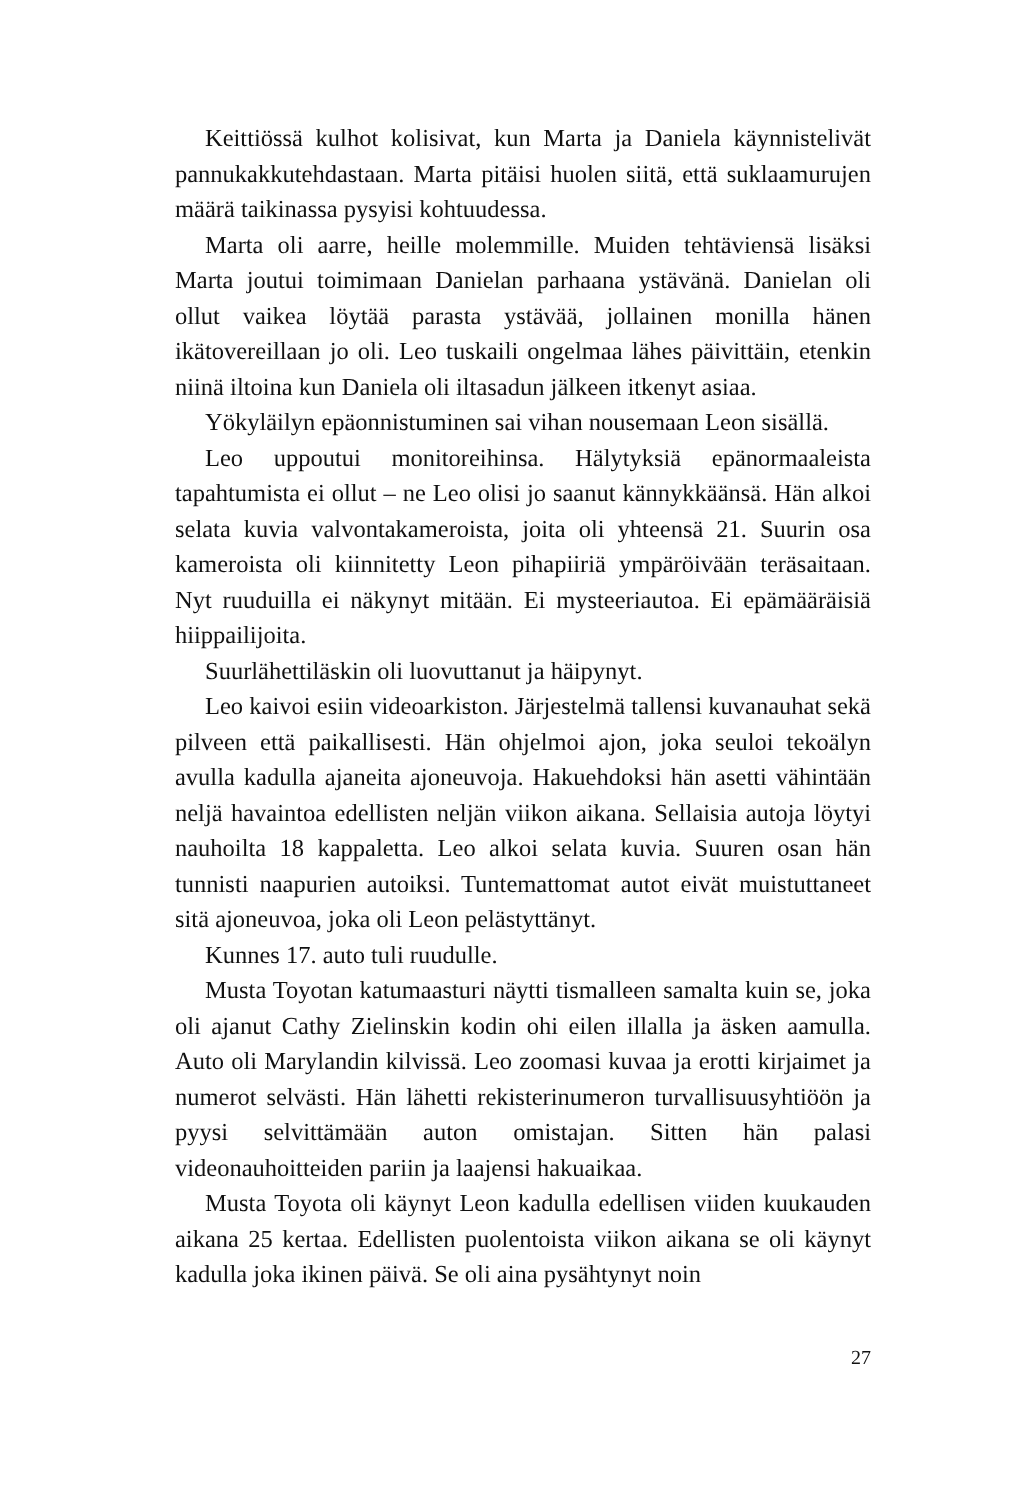Keittiössä kulhot kolisivat, kun Marta ja Daniela käynnistelivät pannukakkutehdastaan. Marta pitäisi huolen siitä, että suklaamurujen määrä taikinassa pysyisi kohtuudessa.
Marta oli aarre, heille molemmille. Muiden tehtäviensä lisäksi Marta joutui toimimaan Danielan parhaana ystävänä. Danielan oli ollut vaikea löytää parasta ystävää, jollainen monilla hänen ikätovereillaan jo oli. Leo tuskaili ongelmaa lähes päivittäin, etenkin niinä iltoina kun Daniela oli iltasadun jälkeen itkenyt asiaa.
Yökyläilyn epäonnistuminen sai vihan nousemaan Leon sisällä.
Leo uppoutui monitoreihinsa. Hälytyksiä epänormaaleista tapahtumista ei ollut – ne Leo olisi jo saanut kännykkäänsä. Hän alkoi selata kuvia valvontakameroista, joita oli yhteensä 21. Suurin osa kameroista oli kiinnitetty Leon pihapiiriä ympäröivään teräsaitaan. Nyt ruuduilla ei näkynyt mitään. Ei mysteeriautoa. Ei epämääräisiä hiippailijoita.
Suurlähettiläskin oli luovuttanut ja häipynyt.
Leo kaivoi esiin videoarkiston. Järjestelmä tallensi kuvanauhat sekä pilveen että paikallisesti. Hän ohjelmoi ajon, joka seuloi tekoälyn avulla kadulla ajaneita ajoneuvoja. Hakuehdoksi hän asetti vähintään neljä havaintoa edellisten neljän viikon aikana. Sellaisia autoja löytyi nauhoilta 18 kappaletta. Leo alkoi selata kuvia. Suuren osan hän tunnisti naapurien autoiksi. Tuntemattomat autot eivät muistuttaneet sitä ajoneuvoa, joka oli Leon pelästyttänyt.
Kunnes 17. auto tuli ruudulle.
Musta Toyotan katumaasturi näytti tismalleen samalta kuin se, joka oli ajanut Cathy Zielinskin kodin ohi eilen illalla ja äsken aamulla. Auto oli Marylandin kilvissä. Leo zoomasi kuvaa ja erotti kirjaimet ja numerot selvästi. Hän lähetti rekisterinumeron turvallisuusyhtiöön ja pyysi selvittämään auton omistajan. Sitten hän palasi videonauhoitteiden pariin ja laajensi hakuaikaa.
Musta Toyota oli käynyt Leon kadulla edellisen viiden kuukauden aikana 25 kertaa. Edellisten puolentoista viikon aikana se oli käynyt kadulla joka ikinen päivä. Se oli aina pysähtynyt noin
27